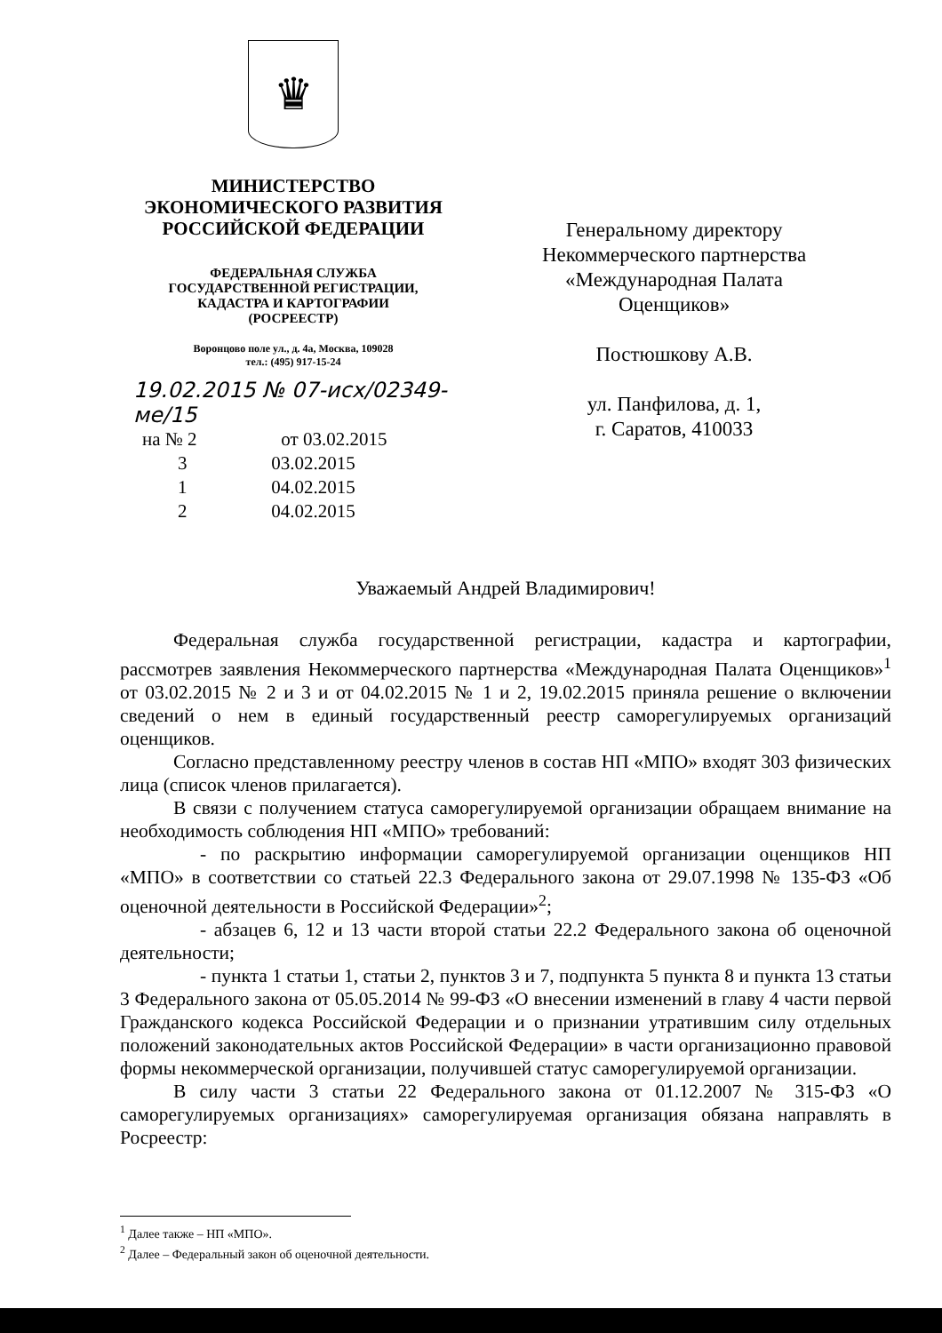♛
МИНИСТЕРСТВО
ЭКОНОМИЧЕСКОГО РАЗВИТИЯ
РОССИЙСКОЙ ФЕДЕРАЦИИ
ФЕДЕРАЛЬНАЯ СЛУЖБА
ГОСУДАРСТВЕННОЙ РЕГИСТРАЦИИ,
КАДАСТРА И КАРТОГРАФИИ
(РОСРЕЕСТР)
Воронцово поле ул., д. 4а, Москва, 109028
тел.: (495) 917-15-24
19.02.2015 № 07-исх/02349-ме/15
на № 2 от 03.02.2015
3 03.02.2015
1 04.02.2015
2 04.02.2015
Генеральному директору
Некоммерческого партнерства
«Международная Палата
Оценщиков»
Постюшкову А.В.
ул. Панфилова, д. 1,
г. Саратов, 410033
Уважаемый Андрей Владимирович!
Федеральная служба государственной регистрации, кадастра и картографии, рассмотрев заявления Некоммерческого партнерства «Международная Палата Оценщиков»<sup>1</sup> от 03.02.2015 № 2 и 3 и от 04.02.2015 № 1 и 2, 19.02.2015 приняла решение о включении сведений о нем в единый государственный реестр саморегулируемых организаций оценщиков.
Согласно представленному реестру членов в состав НП «МПО» входят 303 физических лица (список членов прилагается).
В связи с получением статуса саморегулируемой организации обращаем внимание на необходимость соблюдения НП «МПО» требований:
- по раскрытию информации саморегулируемой организации оценщиков НП «МПО» в соответствии со статьей 22.3 Федерального закона от 29.07.1998 № 135-ФЗ «Об оценочной деятельности в Российской Федерации»<sup>2</sup>;
- абзацев 6, 12 и 13 части второй статьи 22.2 Федерального закона об оценочной деятельности;
- пункта 1 статьи 1, статьи 2, пунктов 3 и 7, подпункта 5 пункта 8 и пункта 13 статьи 3 Федерального закона от 05.05.2014 № 99-ФЗ «О внесении изменений в главу 4 части первой Гражданского кодекса Российской Федерации и о признании утратившим силу отдельных положений законодательных актов Российской Федерации» в части организационно правовой формы некоммерческой организации, получившей статус саморегулируемой организации.
В силу части 3 статьи 22 Федерального закона от 01.12.2007 № 315-ФЗ «О саморегулируемых организациях» саморегулируемая организация обязана направлять в Росреестр:
<sup>1</sup> Далее также – НП «МПО».
<sup>2</sup> Далее – Федеральный закон об оценочной деятельности.